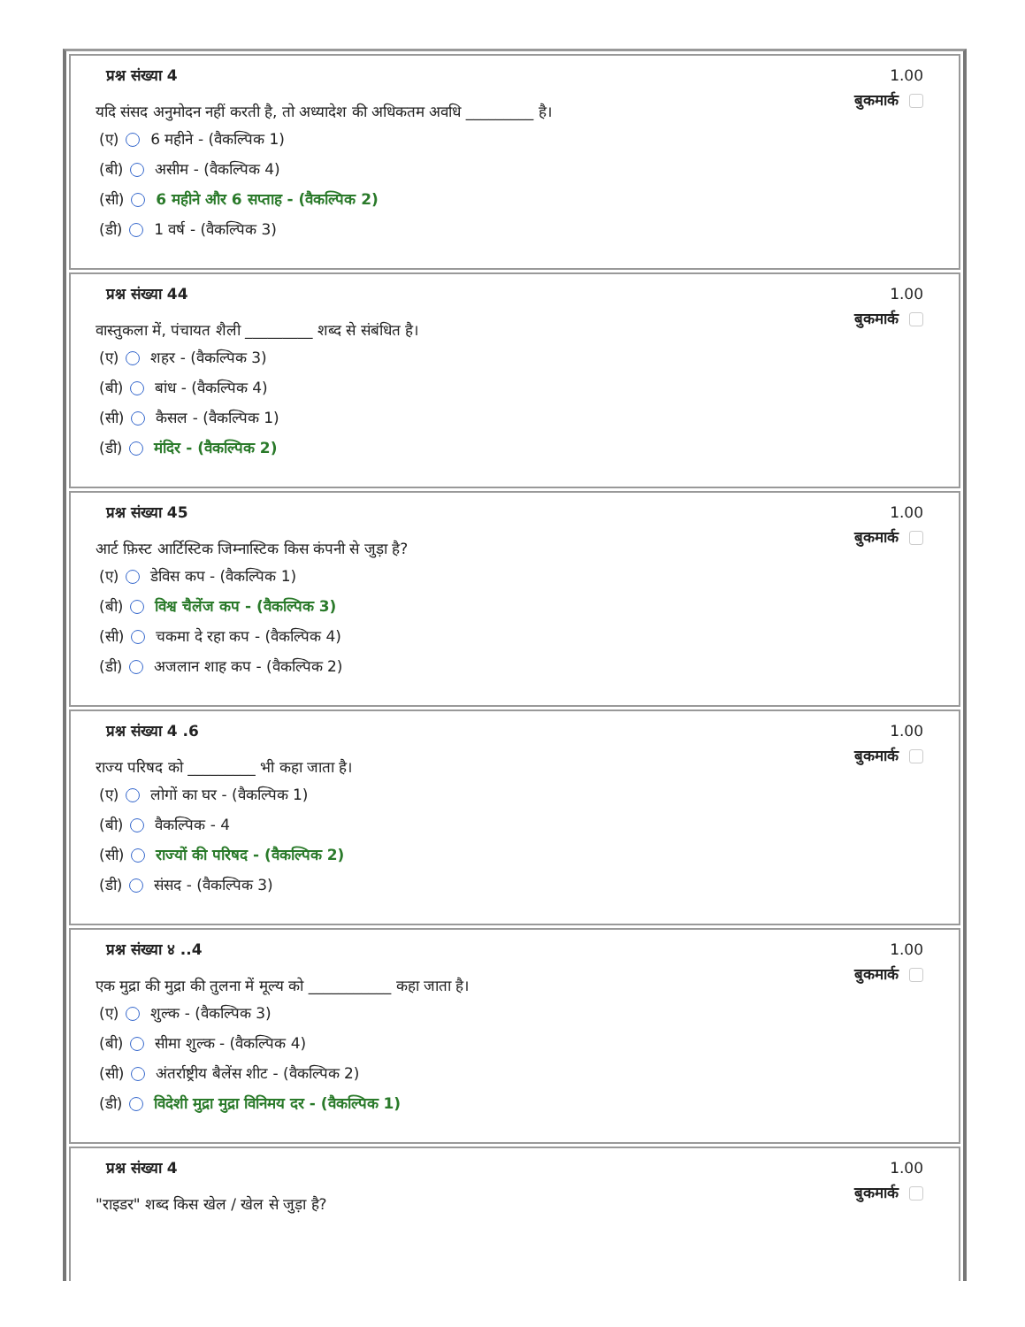प्रश्न संख्या 4 1.00
बुकमार्क
यदि संसद अनुमोदन नहीं करती है, तो अध्यादेश की अधिकतम अवधि _________ है।
(ए) 6 महीने - (वैकल्पिक 1)
(बी) असीम - (वैकल्पिक 4)
(सी) 6 महीने और 6 सप्ताह - (वैकल्पिक 2)
(डी) 1 वर्ष - (वैकल्पिक 3)
प्रश्न संख्या 44 1.00
बुकमार्क
वास्तुकला में, पंचायत शैली _________ शब्द से संबंधित है।
(ए) शहर - (वैकल्पिक 3)
(बी) बांध - (वैकल्पिक 4)
(सी) कैसल - (वैकल्पिक 1)
(डी) मंदिर - (वैकल्पिक 2)
प्रश्न संख्या 45 1.00
बुकमार्क
आर्ट फ़िस्ट आर्टिस्टिक जिम्नास्टिक किस कंपनी से जुड़ा है?
(ए) डेविस कप - (वैकल्पिक 1)
(बी) विश्व चैलेंज कप - (वैकल्पिक 3)
(सी) चकमा दे रहा कप - (वैकल्पिक 4)
(डी) अजलान शाह कप - (वैकल्पिक 2)
प्रश्न संख्या 4 .6 1.00
बुकमार्क
राज्य परिषद को _________ भी कहा जाता है।
(ए) लोगों का घर - (वैकल्पिक 1)
(बी) वैकल्पिक - 4
(सी) राज्यों की परिषद - (वैकल्पिक 2)
(डी) संसद - (वैकल्पिक 3)
प्रश्न संख्या ४ ..4 1.00
बुकमार्क
एक मुद्रा की मुद्रा की तुलना में मूल्य को ___________ कहा जाता है।
(ए) शुल्क - (वैकल्पिक 3)
(बी) सीमा शुल्क - (वैकल्पिक 4)
(सी) अंतर्राष्ट्रीय बैलेंस शीट - (वैकल्पिक 2)
(डी) विदेशी मुद्रा मुद्रा विनिमय दर - (वैकल्पिक 1)
प्रश्न संख्या 4 1.00
बुकमार्क
"राइडर" शब्द किस खेल / खेल से जुड़ा है?